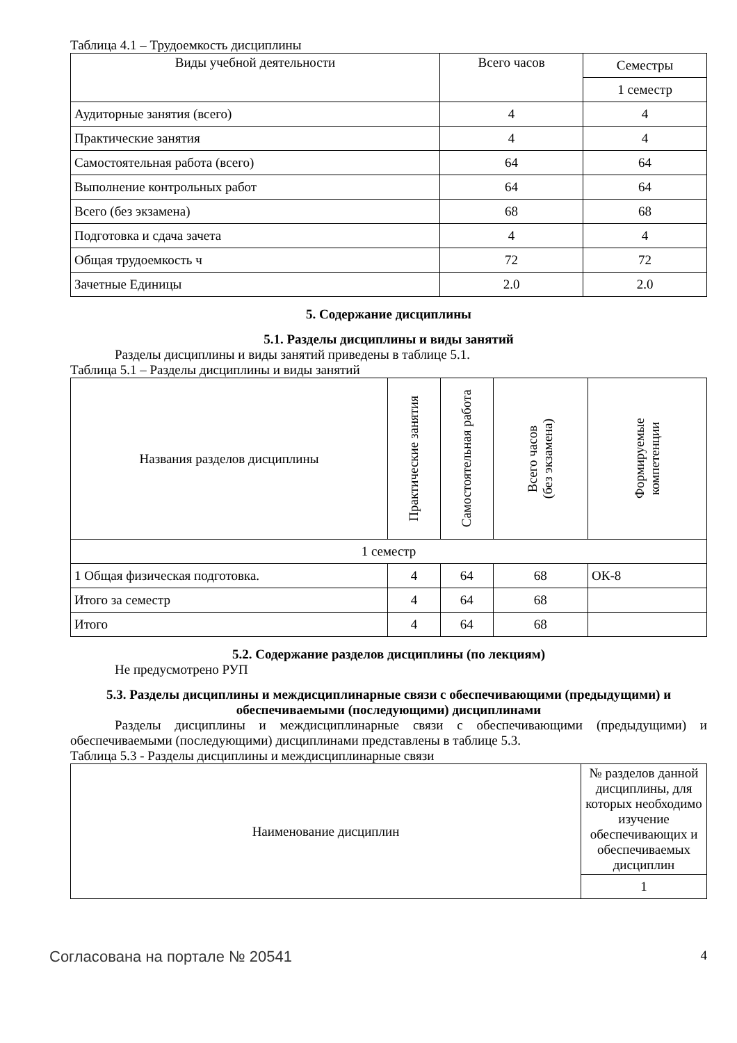Таблица 4.1 – Трудоемкость дисциплины
| Виды учебной деятельности | Всего часов | Семестры |
| --- | --- | --- |
| | | 1 семестр |
| Аудиторные занятия (всего) | 4 | 4 |
| Практические занятия | 4 | 4 |
| Самостоятельная работа (всего) | 64 | 64 |
| Выполнение контрольных работ | 64 | 64 |
| Всего (без экзамена) | 68 | 68 |
| Подготовка и сдача зачета | 4 | 4 |
| Общая трудоемкость ч | 72 | 72 |
| Зачетные Единицы | 2.0 | 2.0 |
5. Содержание дисциплины
5.1. Разделы дисциплины и виды занятий
Разделы дисциплины и виды занятий приведены в таблице 5.1.
Таблица 5.1 – Разделы дисциплины и виды занятий
| Названия разделов дисциплины | Практические занятия | Самостоятельная работа | Всего часов (без экзамена) | Формируемые компетенции |
| --- | --- | --- | --- | --- |
| 1 семестр | | | | |
| 1 Общая физическая подготовка. | 4 | 64 | 68 | ОК-8 |
| Итого за семестр | 4 | 64 | 68 | |
| Итого | 4 | 64 | 68 | |
5.2. Содержание разделов дисциплины (по лекциям)
Не предусмотрено РУП
5.3. Разделы дисциплины и междисциплинарные связи с обеспечивающими (предыдущими) и обеспечиваемыми (последующими) дисциплинами
Разделы дисциплины и междисциплинарные связи с обеспечивающими (предыдущими) и обеспечиваемыми (последующими) дисциплинами представлены в таблице 5.3.
Таблица 5.3 - Разделы дисциплины и междисциплинарные связи
| Наименование дисциплин | № разделов данной дисциплины, для которых необходимо изучение обеспечивающих и обеспечиваемых дисциплин |
| --- | --- |
| | 1 |
Согласована на портале № 20541 4